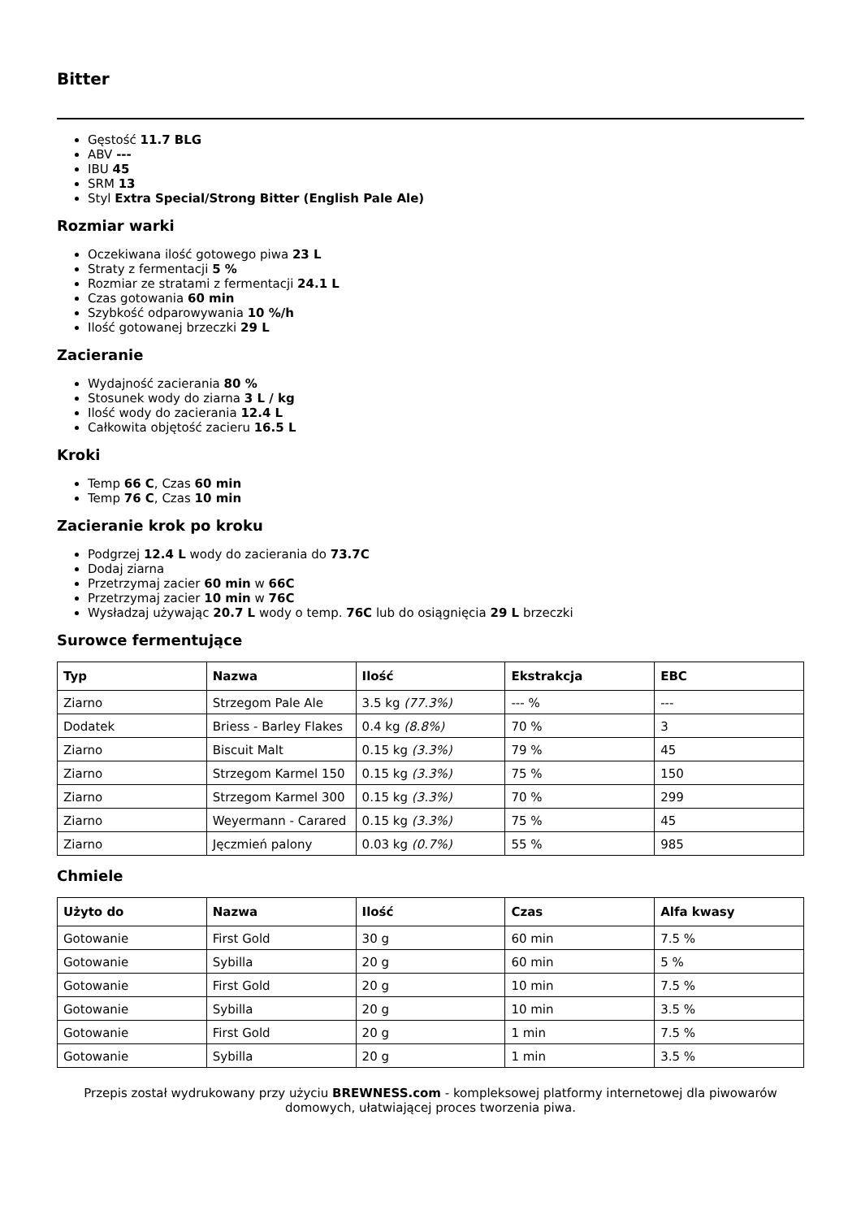Bitter
Gęstość 11.7 BLG
ABV ---
IBU 45
SRM 13
Styl Extra Special/Strong Bitter (English Pale Ale)
Rozmiar warki
Oczekiwana ilość gotowego piwa 23 L
Straty z fermentacji 5 %
Rozmiar ze stratami z fermentacji 24.1 L
Czas gotowania 60 min
Szybkość odparowywania 10 %/h
Ilość gotowanej brzeczki 29 L
Zacieranie
Wydajność zacierania 80 %
Stosunek wody do ziarna 3 L / kg
Ilość wody do zacierania 12.4 L
Całkowita objętość zacieru 16.5 L
Kroki
Temp 66 C, Czas 60 min
Temp 76 C, Czas 10 min
Zacieranie krok po kroku
Podgrzej 12.4 L wody do zacierania do 73.7C
Dodaj ziarna
Przetrzymaj zacier 60 min w 66C
Przetrzymaj zacier 10 min w 76C
Wysładzaj używając 20.7 L wody o temp. 76C lub do osiągnięcia 29 L brzeczki
Surowce fermentujące
| Typ | Nazwa | Ilość | Ekstrakcja | EBC |
| --- | --- | --- | --- | --- |
| Ziarno | Strzegom Pale Ale | 3.5 kg (77.3%) | --- % | --- |
| Dodatek | Briess - Barley Flakes | 0.4 kg (8.8%) | 70 % | 3 |
| Ziarno | Biscuit Malt | 0.15 kg (3.3%) | 79 % | 45 |
| Ziarno | Strzegom Karmel 150 | 0.15 kg (3.3%) | 75 % | 150 |
| Ziarno | Strzegom Karmel 300 | 0.15 kg (3.3%) | 70 % | 299 |
| Ziarno | Weyermann - Carared | 0.15 kg (3.3%) | 75 % | 45 |
| Ziarno | Jęczmień palony | 0.03 kg (0.7%) | 55 % | 985 |
Chmiele
| Użyto do | Nazwa | Ilość | Czas | Alfa kwasy |
| --- | --- | --- | --- | --- |
| Gotowanie | First Gold | 30 g | 60 min | 7.5 % |
| Gotowanie | Sybilla | 20 g | 60 min | 5 % |
| Gotowanie | First Gold | 20 g | 10 min | 7.5 % |
| Gotowanie | Sybilla | 20 g | 10 min | 3.5 % |
| Gotowanie | First Gold | 20 g | 1 min | 7.5 % |
| Gotowanie | Sybilla | 20 g | 1 min | 3.5 % |
Przepis został wydrukowany przy użyciu BREWNESS.com - kompleksowej platformy internetowej dla piwowarów domowych, ułatwiającej proces tworzenia piwa.